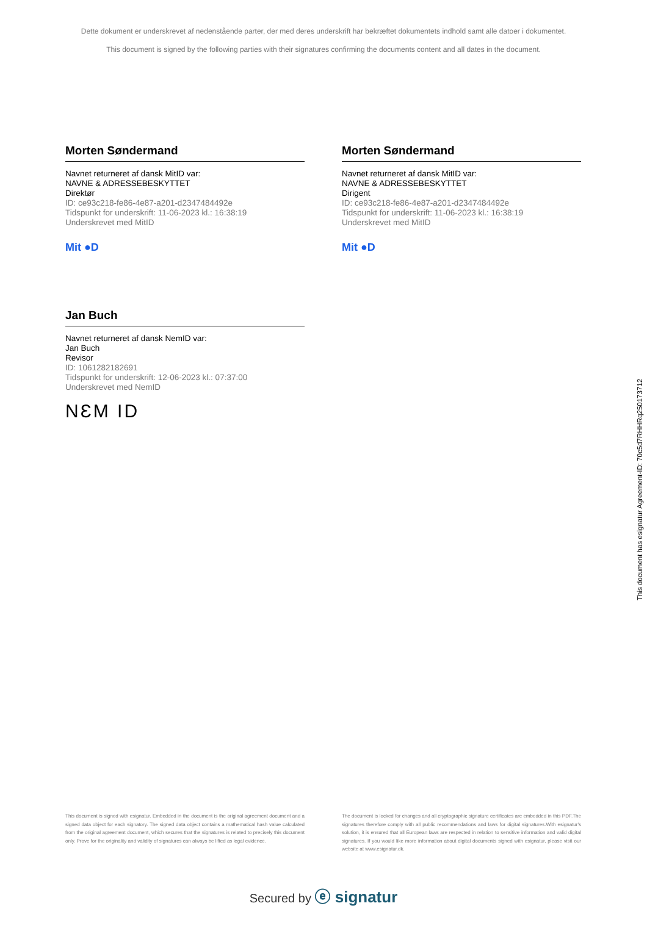Dette dokument er underskrevet af nedenstående parter, der med deres underskrift har bekræftet dokumentets indhold samt alle datoer i dokumentet.
This document is signed by the following parties with their signatures confirming the documents content and all dates in the document.
Morten Søndermand
Navnet returneret af dansk MitID var:
NAVNE & ADRESSEBESKYTTET
Direktør
ID: ce93c218-fe86-4e87-a201-d2347484492e
Tidspunkt for underskrift: 11-06-2023 kl.: 16:38:19
Underskrevet med MitID
Mit ●D
Morten Søndermand
Navnet returneret af dansk MitID var:
NAVNE & ADRESSEBESKYTTET
Dirigent
ID: ce93c218-fe86-4e87-a201-d2347484492e
Tidspunkt for underskrift: 11-06-2023 kl.: 16:38:19
Underskrevet med MitID
Mit ●D
Jan Buch
Navnet returneret af dansk NemID var:
Jan Buch
Revisor
ID: 1061282182691
Tidspunkt for underskrift: 12-06-2023 kl.: 07:37:00
Underskrevet med NemID
NƐM ID
This document is signed with esignatur. Embedded in the document is the original agreement document and a signed data object for each signatory. The signed data object contains a mathematical hash value calculated from the original agreement document, which secures that the signatures is related to precisely this document only. Prove for the originality and validity of signatures can always be lifted as legal evidence.
The document is locked for changes and all cryptographic signature certificates are embedded in this PDF.The signatures therefore comply with all public recommendations and laws for digital signatures.With esignatur's solution, it is ensured that all European laws are respected in relation to sensitive information and valid digital signatures. If you would like more information about digital documents signed with esignatur, please visit our website at www.esignatur.dk.
Secured by ⓔ signatur
This document has esignatur Agreement-ID: 70c5d7RHHRq250173712